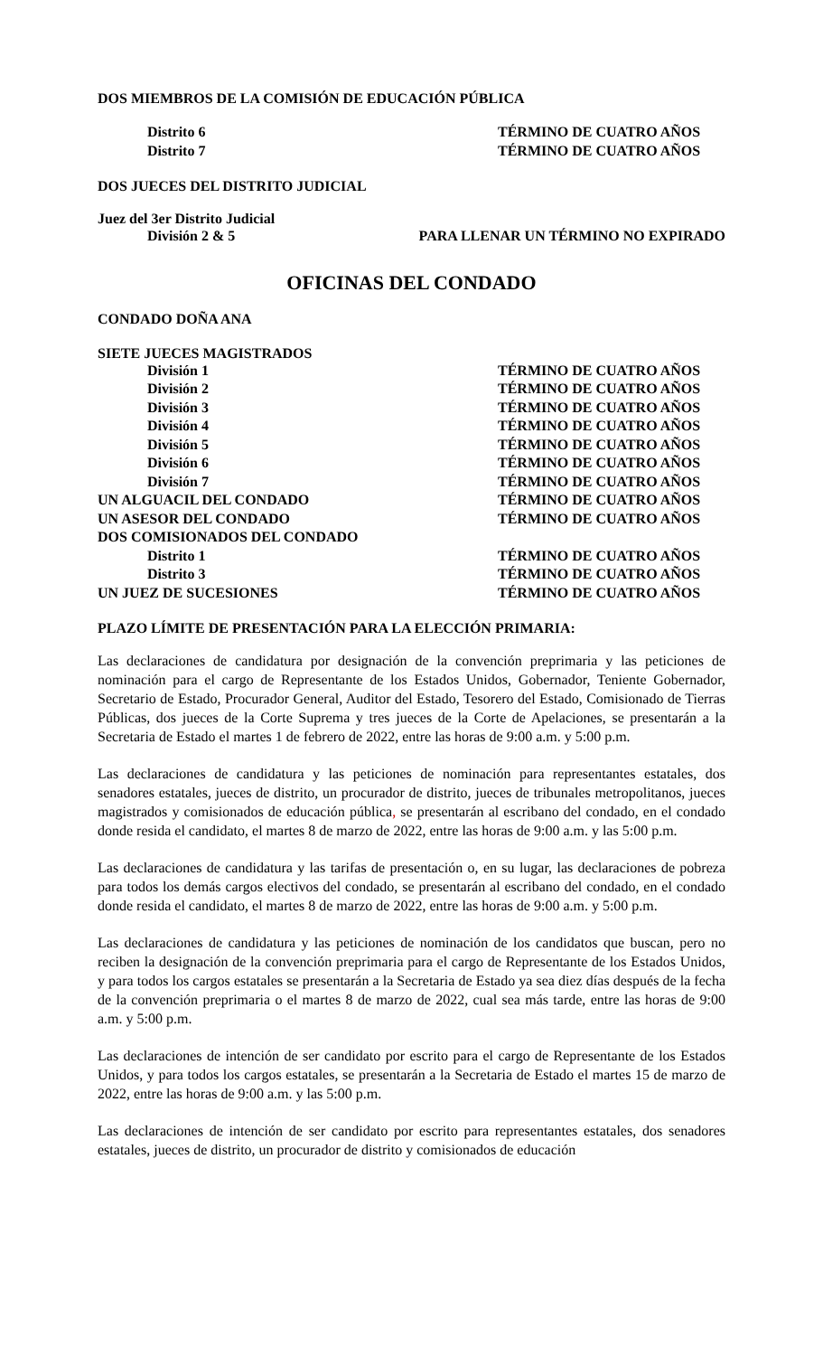DOS MIEMBROS DE LA COMISIÓN DE EDUCACIÓN PÚBLICA
Distrito 6 TÉRMINO DE CUATRO AÑOS
Distrito 7 TÉRMINO DE CUATRO AÑOS
DOS JUECES DEL DISTRITO JUDICIAL
Juez del 3er Distrito Judicial
División 2 & 5 PARA LLENAR UN TÉRMINO NO EXPIRADO
OFICINAS DEL CONDADO
CONDADO DOÑA ANA
SIETE JUECES MAGISTRADOS
División 1 TÉRMINO DE CUATRO AÑOS
División 2 TÉRMINO DE CUATRO AÑOS
División 3 TÉRMINO DE CUATRO AÑOS
División 4 TÉRMINO DE CUATRO AÑOS
División 5 TÉRMINO DE CUATRO AÑOS
División 6 TÉRMINO DE CUATRO AÑOS
División 7 TÉRMINO DE CUATRO AÑOS
UN ALGUACIL DEL CONDADO TÉRMINO DE CUATRO AÑOS
UN ASESOR DEL CONDADO TÉRMINO DE CUATRO AÑOS
DOS COMISIONADOS DEL CONDADO
Distrito 1 TÉRMINO DE CUATRO AÑOS
Distrito 3 TÉRMINO DE CUATRO AÑOS
UN JUEZ DE SUCESIONES TÉRMINO DE CUATRO AÑOS
PLAZO LÍMITE DE PRESENTACIÓN PARA LA ELECCIÓN PRIMARIA:
Las declaraciones de candidatura por designación de la convención preprimaria y las peticiones de nominación para el cargo de Representante de los Estados Unidos, Gobernador, Teniente Gobernador, Secretario de Estado, Procurador General, Auditor del Estado, Tesorero del Estado, Comisionado de Tierras Públicas, dos jueces de la Corte Suprema y tres jueces de la Corte de Apelaciones, se presentarán a la Secretaria de Estado el martes 1 de febrero de 2022, entre las horas de 9:00 a.m. y 5:00 p.m.
Las declaraciones de candidatura y las peticiones de nominación para representantes estatales, dos senadores estatales, jueces de distrito, un procurador de distrito, jueces de tribunales metropolitanos, jueces magistrados y comisionados de educación pública, se presentarán al escribano del condado, en el condado donde resida el candidato, el martes 8 de marzo de 2022, entre las horas de 9:00 a.m. y las 5:00 p.m.
Las declaraciones de candidatura y las tarifas de presentación o, en su lugar, las declaraciones de pobreza para todos los demás cargos electivos del condado, se presentarán al escribano del condado, en el condado donde resida el candidato, el martes 8 de marzo de 2022, entre las horas de 9:00 a.m. y 5:00 p.m.
Las declaraciones de candidatura y las peticiones de nominación de los candidatos que buscan, pero no reciben la designación de la convención preprimaria para el cargo de Representante de los Estados Unidos, y para todos los cargos estatales se presentarán a la Secretaria de Estado ya sea diez días después de la fecha de la convención preprimaria o el martes 8 de marzo de 2022, cual sea más tarde, entre las horas de 9:00 a.m. y 5:00 p.m.
Las declaraciones de intención de ser candidato por escrito para el cargo de Representante de los Estados Unidos, y para todos los cargos estatales, se presentarán a la Secretaria de Estado el martes 15 de marzo de 2022, entre las horas de 9:00 a.m. y las 5:00 p.m.
Las declaraciones de intención de ser candidato por escrito para representantes estatales, dos senadores estatales, jueces de distrito, un procurador de distrito y comisionados de educación